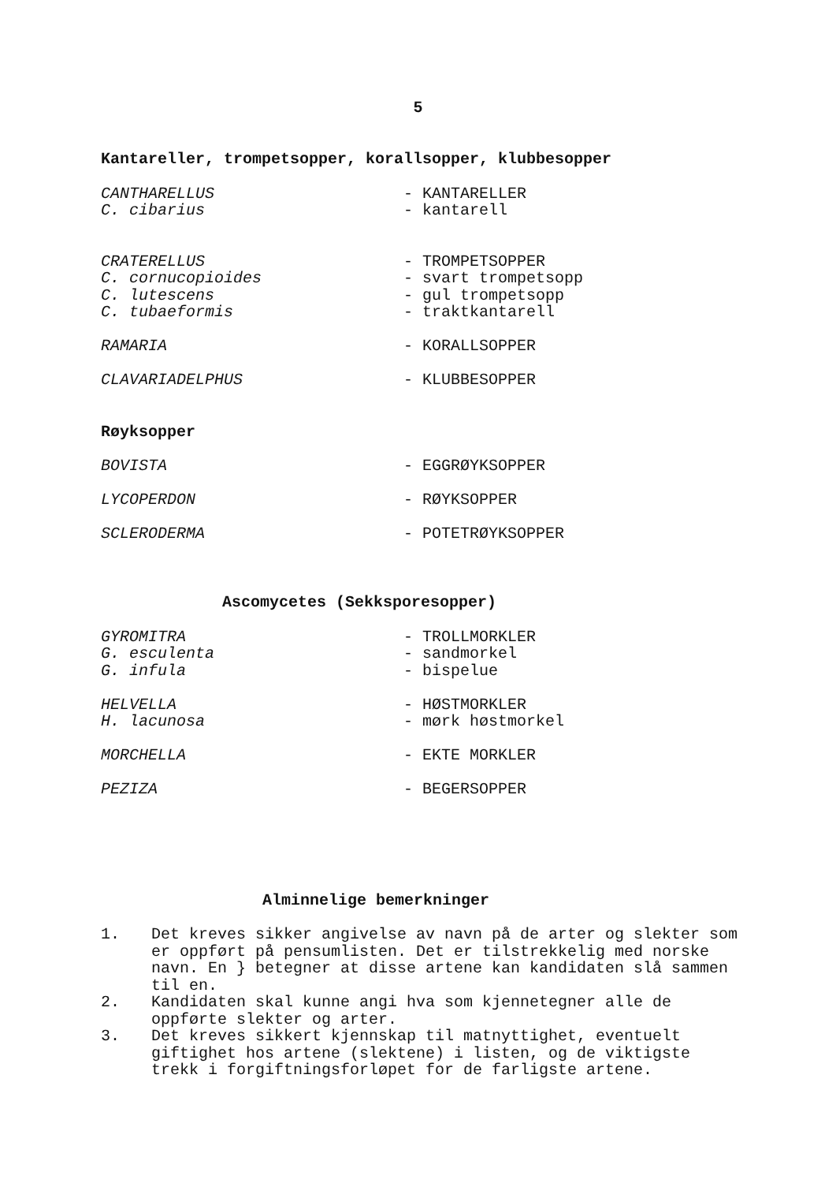5
Kantareller, trompetsopper, korallsopper, klubbesopper
| CANTHARELLUS | - KANTARELLER |
| C. cibarius | - kantarell |
| CRATERELLUS | - TROMPETSOPPER |
| C. cornucopioides | - svart trompetsopp |
| C. lutescens | - gul trompetsopp |
| C. tubaeformis | - traktkantarell |
| RAMARIA | - KORALLSOPPER |
| CLAVARIADELPHUS | - KLUBBESOPPER |
Røyksopper
| BOVISTA | - EGGRØYKSOPPER |
| LYCOPERDON | - RØYKSOPPER |
| SCLERODERMA | - POTETRØYKSOPPER |
Ascomycetes (Sekksporesopper)
| GYROMITRA | - TROLLMORKLER |
| G. esculenta | - sandmorkel |
| G. infula | - bispelue |
| HELVELLA | - HØSTMORKLER |
| H. lacunosa | - mørk høstmorkel |
| MORCHELLA | - EKTE MORKLER |
| PEZIZA | - BEGERSOPPER |
Alminnelige bemerkninger
1. Det kreves sikker angivelse av navn på de arter og slekter som er oppført på pensumlisten. Det er tilstrekkelig med norske navn. En } betegner at disse artene kan kandidaten slå sammen til en.
2. Kandidaten skal kunne angi hva som kjennetegner alle de oppførte slekter og arter.
3. Det kreves sikkert kjennskap til matnyttighet, eventuelt giftighet hos artene (slektene) i listen, og de viktigste trekk i forgiftningsforløpet for de farligste artene.